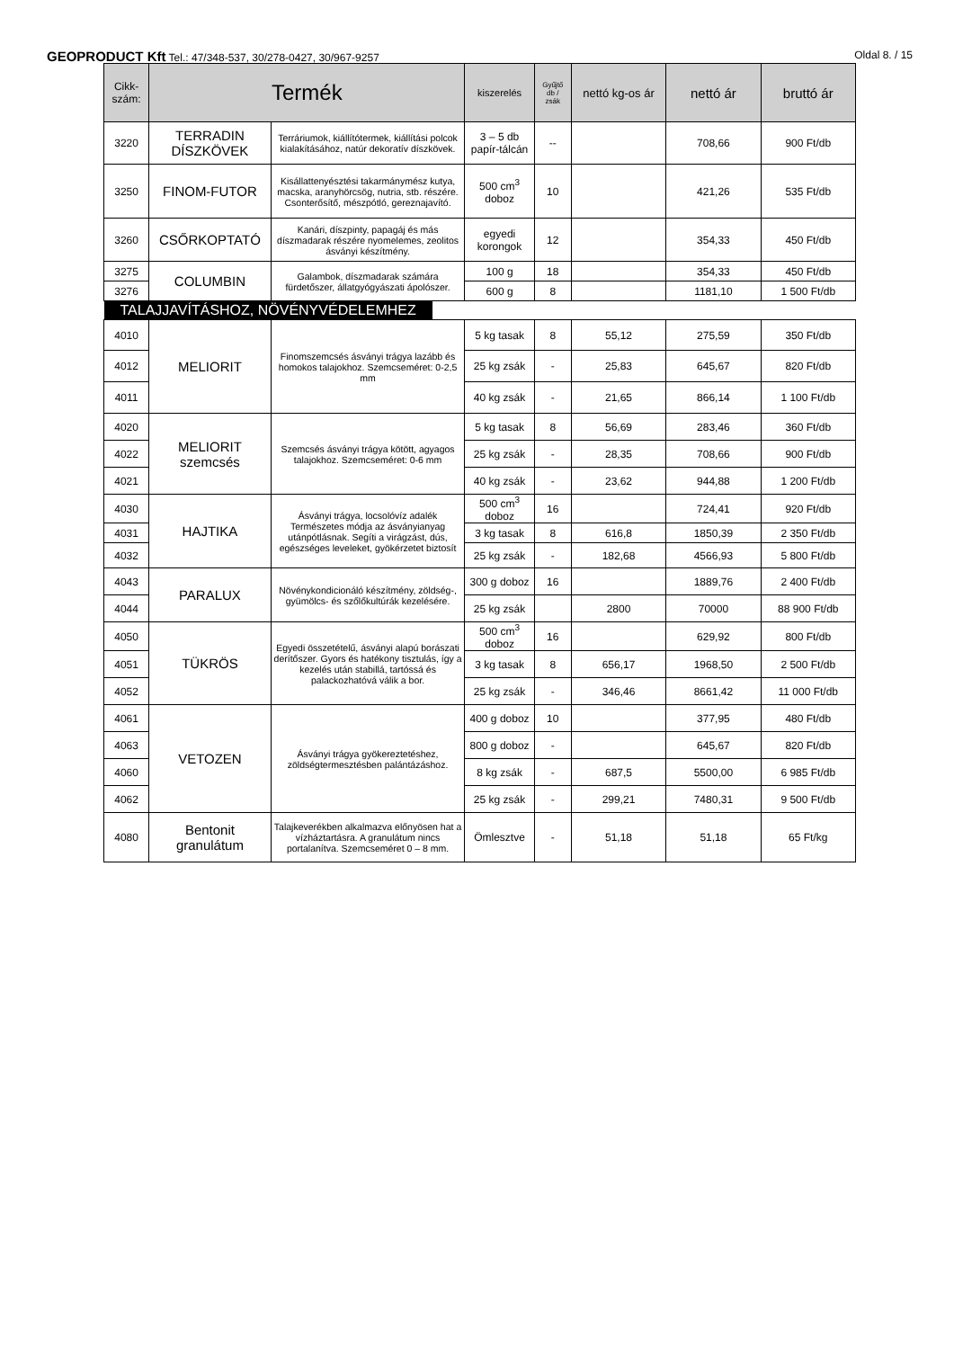GEOPRODUCT Kft Tel.: 47/348-537, 30/278-0427, 30/967-9257
Oldal 8. / 15
| Cikk- szám: | Termék | | kiszerelés | Gyűjtő db / zsák | nettó kg-os ár | nettó ár | bruttó ár |
| --- | --- | --- | --- | --- | --- | --- | --- |
| 3220 | TERRADIN DÍSZKÖVEK | Terráriumok, kiállítótermek, kiállítási polcok kialakításához, natúr dekoratív díszkövek. | 3 – 5 db papír-tálcán | -- | | 708,66 | 900 Ft/db |
| 3250 | FINOM-FUTOR | Kisállattenyésztési takarmánymész kutya, macska, aranyhörcsög, nutria, stb. részére. Csonterősítő, mészpótló, gereznajavító. | 500 cm<sup>3</sup> doboz | 10 | | 421,26 | 535 Ft/db |
| 3260 | CSŐRKOPTATÓ | Kanári, díszpinty, papagáj és más díszmadarak részére nyomelemes, zeolitos ásványi készítmény. | egyedi korongok | 12 | | 354,33 | 450 Ft/db |
| 3275 | COLUMBIN | Galambok, díszmadarak számára fürdetőszer, állatgyógyászati ápolószer. | 100 g | 18 | | 354,33 | 450 Ft/db |
| 3276 | | | 600 g | 8 | | 1181,10 | 1 500 Ft/db |
| TALAJJAVÍTÁSHOZ, NÖVÉNYVÉDELEMHEZ | | | | | | | |
| 4010 | MELIORIT | Finomszemcsés ásványi trágya lazább és homokos talajokhoz. Szemcseméret: 0-2,5 mm | 5 kg tasak | 8 | 55,12 | 275,59 | 350 Ft/db |
| 4012 | | | 25 kg zsák | - | 25,83 | 645,67 | 820 Ft/db |
| 4011 | | | 40 kg zsák | - | 21,65 | 866,14 | 1 100 Ft/db |
| 4020 | MELIORIT szemcsés | Szemcsés ásványi trágya kötött, agyagos talajokhoz. Szemcseméret: 0-6 mm | 5 kg tasak | 8 | 56,69 | 283,46 | 360 Ft/db |
| 4022 | | | 25 kg zsák | - | 28,35 | 708,66 | 900 Ft/db |
| 4021 | | | 40 kg zsák | - | 23,62 | 944,88 | 1 200 Ft/db |
| 4030 | HAJTIKA | Ásványi trágya, locsolóvíz adalék Természetes módja az ásványianyag utánpótlásnak. Segíti a virágzást, dús, egészséges leveleket, gyökérzetet biztosít | 500 cm<sup>3</sup> doboz | 16 | | 724,41 | 920 Ft/db |
| 4031 | | | 3 kg tasak | 8 | 616,8 | 1850,39 | 2 350 Ft/db |
| 4032 | | | 25 kg zsák | - | 182,68 | 4566,93 | 5 800 Ft/db |
| 4043 | PARALUX | Növénykondicionáló készítmény, zöldség-, gyümölcs- és szőlőkultúrák kezelésére. | 300 g doboz | 16 | | 1889,76 | 2 400 Ft/db |
| 4044 | | | 25 kg zsák | | 2800 | 70000 | 88 900 Ft/db |
| 4050 | TÜKRÖS | Egyedi összetételű, ásványi alapú borászati derítőszer. Gyors és hatékony tisztulás, így a kezelés után stabillá, tartóssá és palackozhatóvá válik a bor. | 500 cm<sup>3</sup> doboz | 16 | | 629,92 | 800 Ft/db |
| 4051 | | | 3 kg tasak | 8 | 656,17 | 1968,50 | 2 500 Ft/db |
| 4052 | | | 25 kg zsák | - | 346,46 | 8661,42 | 11 000 Ft/db |
| 4061 | VETOZEN | Ásványi trágya gyökereztetéshez, zöldségtermesztésben palántázáshoz. | 400 g doboz | 10 | | 377,95 | 480 Ft/db |
| 4063 | | | 800 g doboz | - | | 645,67 | 820 Ft/db |
| 4060 | | | 8 kg zsák | - | 687,5 | 5500,00 | 6 985 Ft/db |
| 4062 | | | 25 kg zsák | - | 299,21 | 7480,31 | 9 500 Ft/db |
| 4080 | Bentonit granulátum | Talajkeverékben alkalmazva előnyösen hat a vízháztartásra. A granulátum nincs portalanítva. Szemcseméret 0 – 8 mm. | Ömlesztve | - | 51,18 | 51,18 | 65 Ft/kg |